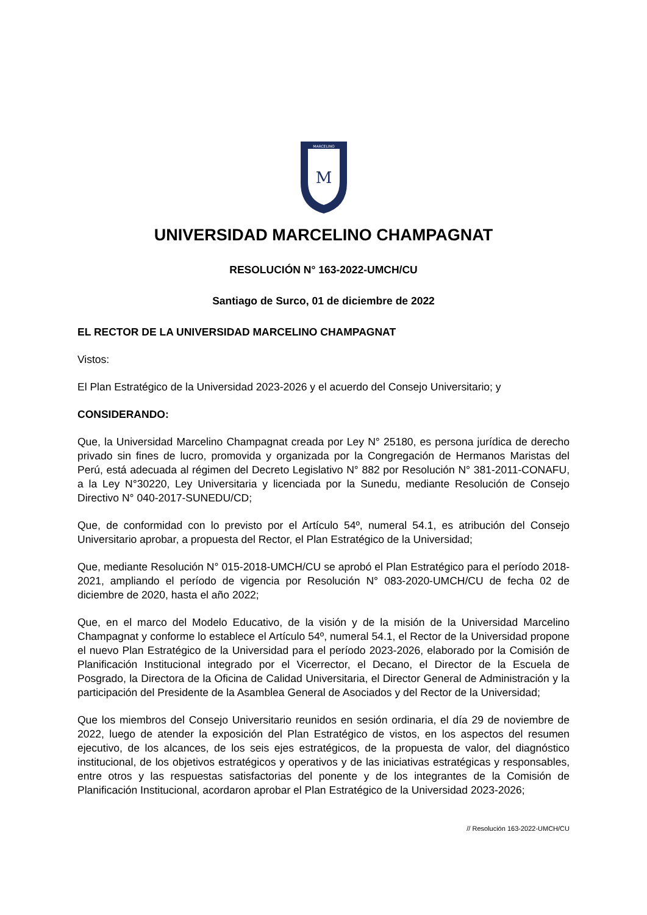MARCELINO
M
UNIVERSIDAD MARCELINO CHAMPAGNAT
RESOLUCIÓN N° 163-2022-UMCH/CU
Santiago de Surco, 01 de diciembre de 2022
EL RECTOR DE LA UNIVERSIDAD MARCELINO CHAMPAGNAT
Vistos:
El Plan Estratégico de la Universidad 2023-2026 y el acuerdo del Consejo Universitario; y
CONSIDERANDO:
Que, la Universidad Marcelino Champagnat creada por Ley N° 25180, es persona jurídica de derecho privado sin fines de lucro, promovida y organizada por la Congregación de Hermanos Maristas del Perú, está adecuada al régimen del Decreto Legislativo N° 882 por Resolución N° 381-2011-CONAFU, a la Ley N°30220, Ley Universitaria y licenciada por la Sunedu, mediante Resolución de Consejo Directivo N° 040-2017-SUNEDU/CD;
Que, de conformidad con lo previsto por el Artículo 54º, numeral 54.1, es atribución del Consejo Universitario aprobar, a propuesta del Rector, el Plan Estratégico de la Universidad;
Que, mediante Resolución N° 015-2018-UMCH/CU se aprobó el Plan Estratégico para el período 2018-2021, ampliando el período de vigencia por Resolución N° 083-2020-UMCH/CU de fecha 02 de diciembre de 2020, hasta el año 2022;
Que, en el marco del Modelo Educativo, de la visión y de la misión de la Universidad Marcelino Champagnat y conforme lo establece el Artículo 54º, numeral 54.1, el Rector de la Universidad propone el nuevo Plan Estratégico de la Universidad para el período 2023-2026, elaborado por la Comisión de Planificación Institucional integrado por el Vicerrector, el Decano, el Director de la Escuela de Posgrado, la Directora de la Oficina de Calidad Universitaria, el Director General de Administración y la participación del Presidente de la Asamblea General de Asociados y del Rector de la Universidad;
Que los miembros del Consejo Universitario reunidos en sesión ordinaria, el día 29 de noviembre de 2022, luego de atender la exposición del Plan Estratégico de vistos, en los aspectos del resumen ejecutivo, de los alcances, de los seis ejes estratégicos, de la propuesta de valor, del diagnóstico institucional, de los objetivos estratégicos y operativos y de las iniciativas estratégicas y responsables, entre otros y las respuestas satisfactorias del ponente y de los integrantes de la Comisión de Planificación Institucional, acordaron aprobar el Plan Estratégico de la Universidad 2023-2026;
// Resolución 163-2022-UMCH/CU